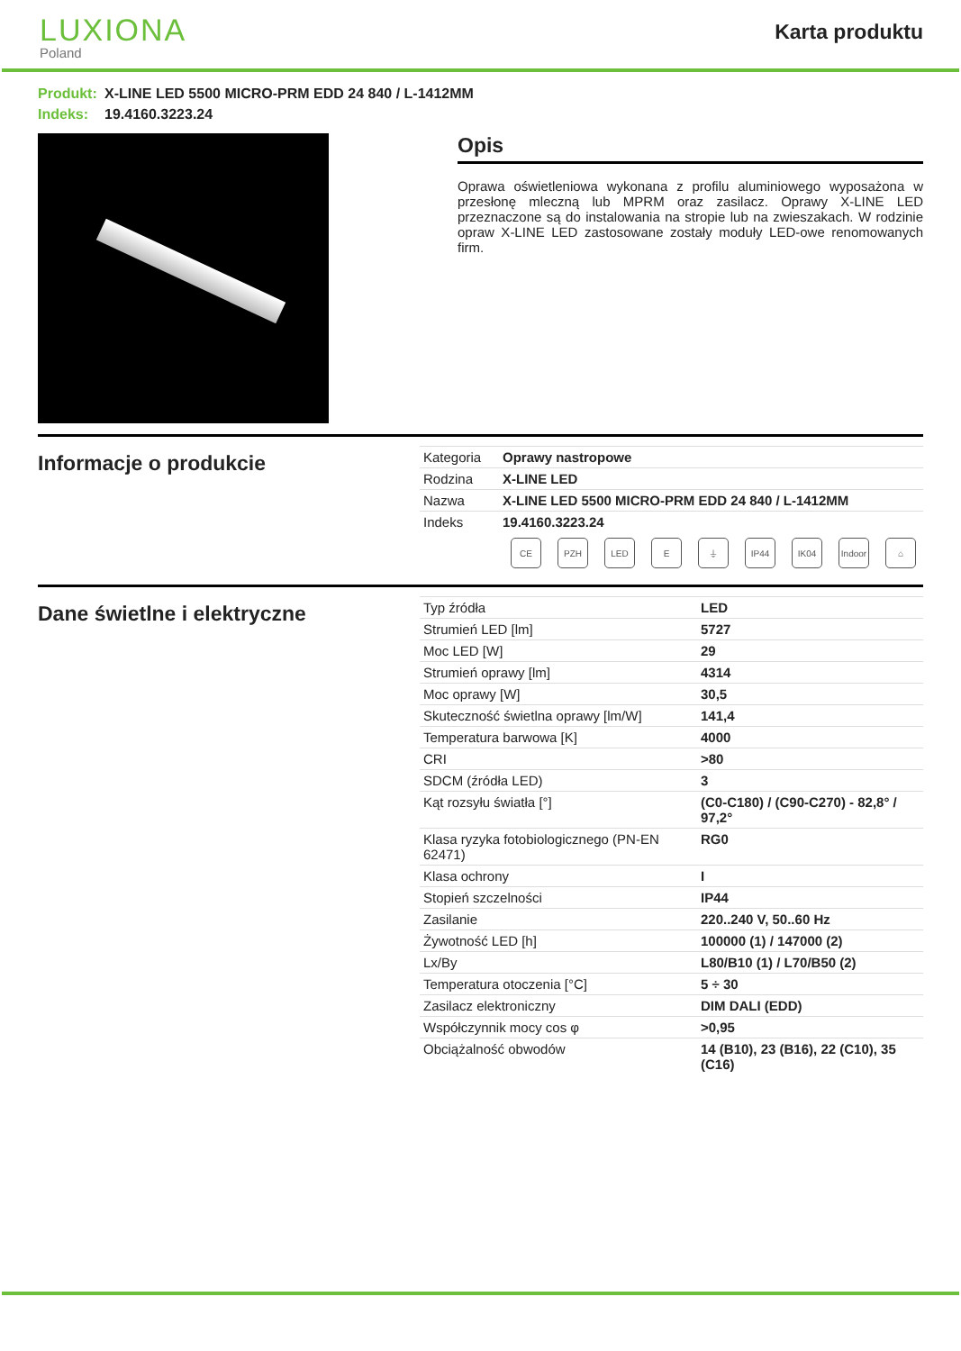LUXIONA
Poland
Karta produktu
Produkt: X-LINE LED 5500 MICRO-PRM EDD 24 840 / L-1412MM
Indeks: 19.4160.3223.24
Opis
Oprawa oświetleniowa wykonana z profilu aluminiowego wyposażona w przesłonę mleczną lub MPRM oraz zasilacz. Oprawy X-LINE LED przeznaczone są do instalowania na stropie lub na zwieszakach. W rodzinie opraw X-LINE LED zastosowane zostały moduły LED-owe renomowanych firm.
Informacje o produkcie
| Kategoria | Oprawy nastropowe |
| Rodzina | X-LINE LED |
| Nazwa | X-LINE LED 5500 MICRO-PRM EDD 24 840 / L-1412MM |
| Indeks | 19.4160.3223.24 |
CE PZH LED E ⏚ IP44 IK04 Indoor ⌂
Dane świetlne i elektryczne
| Typ źródła | LED |
| Strumień LED [lm] | 5727 |
| Moc LED [W] | 29 |
| Strumień oprawy [lm] | 4314 |
| Moc oprawy [W] | 30,5 |
| Skuteczność świetlna oprawy [lm/W] | 141,4 |
| Temperatura barwowa [K] | 4000 |
| CRI | >80 |
| SDCM (źródła LED) | 3 |
| Kąt rozsyłu światła [°] | (C0-C180) / (C90-C270) - 82,8° / 97,2° |
| Klasa ryzyka fotobiologicznego (PN-EN 62471) | RG0 |
| Klasa ochrony | I |
| Stopień szczelności | IP44 |
| Zasilanie | 220..240 V, 50..60 Hz |
| Żywotność LED [h] | 100000 (1) / 147000 (2) |
| Lx/By | L80/B10 (1) / L70/B50 (2) |
| Temperatura otoczenia [°C] | 5 ÷ 30 |
| Zasilacz elektroniczny | DIM DALI (EDD) |
| Współczynnik mocy cos φ | >0,95 |
| Obciążalność obwodów | 14 (B10), 23 (B16), 22 (C10), 35 (C16) |